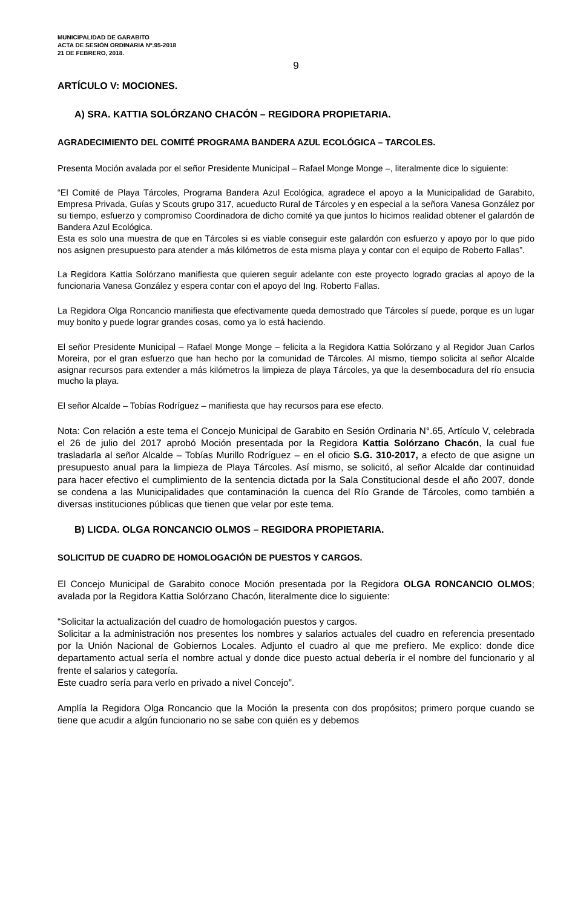MUNICIPALIDAD DE GARABITO
ACTA DE SESIÓN ORDINARIA Nº.95-2018
21 DE FEBRERO, 2018.
9
ARTÍCULO V: MOCIONES.
A) SRA. KATTIA SOLÓRZANO CHACÓN – REGIDORA PROPIETARIA.
AGRADECIMIENTO DEL COMITÉ PROGRAMA BANDERA AZUL ECOLÓGICA – TARCOLES.
Presenta Moción avalada por el señor Presidente Municipal – Rafael Monge Monge –, literalmente dice lo siguiente:
“El Comité de Playa Tárcoles, Programa Bandera Azul Ecológica, agradece el apoyo a la Municipalidad de Garabito, Empresa Privada, Guías y Scouts grupo 317, acueducto Rural de Tárcoles y en especial a la señora Vanesa González por su tiempo, esfuerzo y compromiso Coordinadora de dicho comité ya que juntos lo hicimos realidad obtener el galardón de Bandera Azul Ecológica.
Esta es solo una muestra de que en Tárcoles si es viable conseguir este galardón con esfuerzo y apoyo por lo que pido nos asignen presupuesto para atender a más kilómetros de esta misma playa y contar con el equipo de Roberto Fallas”.
La Regidora Kattia Solórzano manifiesta que quieren seguir adelante con este proyecto logrado gracias al apoyo de la funcionaria Vanesa González y espera contar con el apoyo del Ing. Roberto Fallas.
La Regidora Olga Roncancio manifiesta que efectivamente queda demostrado que Tárcoles sí puede, porque es un lugar muy bonito y puede lograr grandes cosas, como ya lo está haciendo.
El señor Presidente Municipal – Rafael Monge Monge – felicita a la Regidora Kattia Solórzano y al Regidor Juan Carlos Moreira, por el gran esfuerzo que han hecho por la comunidad de Tárcoles. Al mismo, tiempo solicita al señor Alcalde asignar recursos para extender a más kilómetros la limpieza de playa Tárcoles, ya que la desembocadura del río ensucia mucho la playa.
El señor Alcalde – Tobías Rodríguez – manifiesta que hay recursos para ese efecto.
Nota: Con relación a este tema el Concejo Municipal de Garabito en Sesión Ordinaria N°.65, Artículo V, celebrada el 26 de julio del 2017 aprobó Moción presentada por la Regidora Kattia Solórzano Chacón, la cual fue trasladarla al señor Alcalde – Tobías Murillo Rodríguez – en el oficio S.G. 310-2017, a efecto de que asigne un presupuesto anual para la limpieza de Playa Tárcoles. Así mismo, se solicitó, al señor Alcalde dar continuidad para hacer efectivo el cumplimiento de la sentencia dictada por la Sala Constitucional desde el año 2007, donde se condena a las Municipalidades que contaminación la cuenca del Río Grande de Tárcoles, como también a diversas instituciones públicas que tienen que velar por este tema.
B) LICDA. OLGA RONCANCIO OLMOS – REGIDORA PROPIETARIA.
SOLICITUD DE CUADRO DE HOMOLOGACIÓN DE PUESTOS Y CARGOS.
El Concejo Municipal de Garabito conoce Moción presentada por la Regidora OLGA RONCANCIO OLMOS; avalada por la Regidora Kattia Solórzano Chacón, literalmente dice lo siguiente:
“Solicitar la actualización del cuadro de homologación puestos y cargos.
Solicitar a la administración nos presentes los nombres y salarios actuales del cuadro en referencia presentado por la Unión Nacional de Gobiernos Locales. Adjunto el cuadro al que me prefiero. Me explico: donde dice departamento actual sería el nombre actual y donde dice puesto actual debería ir el nombre del funcionario y al frente el salarios y categoría.
Este cuadro sería para verlo en privado a nivel Concejo”.
Amplía la Regidora Olga Roncancio que la Moción la presenta con dos propósitos; primero porque cuando se tiene que acudir a algún funcionario no se sabe con quién es y debemos